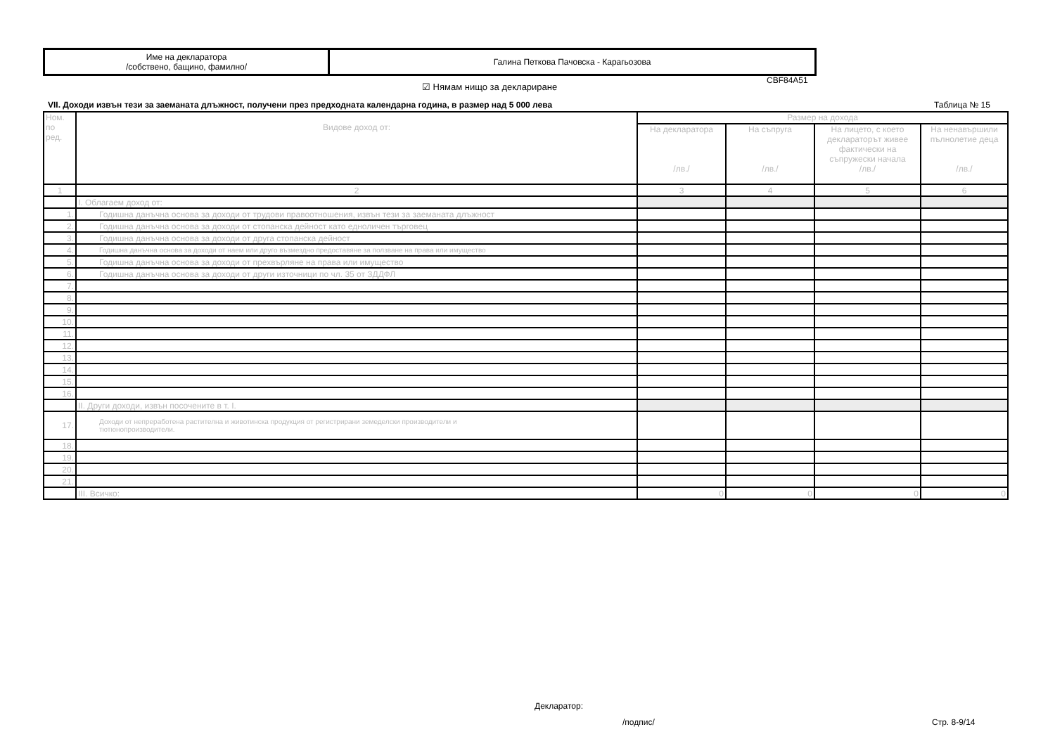| Име на декларатора /собствено, бащино, фамилно/ | Галина Петкова Пачовска - Карагьозова |
CBF84A51
☑ Нямам нищо за деклариране
VII. Доходи извън тези за заеманата длъжност, получени през предходната календарна година, в размер над 5 000 лева
Таблица № 15
| Ном. по ред. | Видове доход от: | Размер на дохода | | | |
| --- | --- | --- | --- | --- | --- |
| | | На декларатора /лв./ | На съпруга /лв./ | На лицето, с което декларатор­ът живее фактически на съпружески начала /лв./ | На ненавършили пълнолетие деца /лв./ |
| 1 | 2 | 3 | 4 | 5 | 6 |
| | I. Облагаем доход от: | | | | |
| 1. | Годишна данъчна основа за доходи от трудови правоотношения, извън тези за заеманата длъжност | | | | |
| 2. | Годишна данъчна основа за доходи от стопанска дейност като едноличен търговец | | | | |
| 3. | Годишна данъчна основа за доходи от друга стопанска дейност | | | | |
| 4. | Годишна данъчна основа за доходи от наем или друго възмездно предоставяне за ползване на права или имущество | | | | |
| 5. | Годишна данъчна основа за доходи от прехвърляне на права или имущество | | | | |
| 6. | Годишна данъчна основа за доходи от други източници по чл. 35 от ЗДДФЛ | | | | |
| 7. | | | | | |
| 8. | | | | | |
| 9. | | | | | |
| 10. | | | | | |
| 11. | | | | | |
| 12. | | | | | |
| 13. | | | | | |
| 14. | | | | | |
| 15. | | | | | |
| 16. | | | | | |
| | II. Други доходи, извън посочените в т. I. | | | | |
| 17. | Доходи от непреработена растителна и животинска продукция от регистрирани земеделски производители и тютюнопроизводители. | | | | |
| 18. | | | | | |
| 19. | | | | | |
| 20. | | | | | |
| 21. | | | | | |
| | III. Всичко: | 0 | 0 | 0 | 0 |
Декларатор:
/подпис/ Стр. 8-9/14